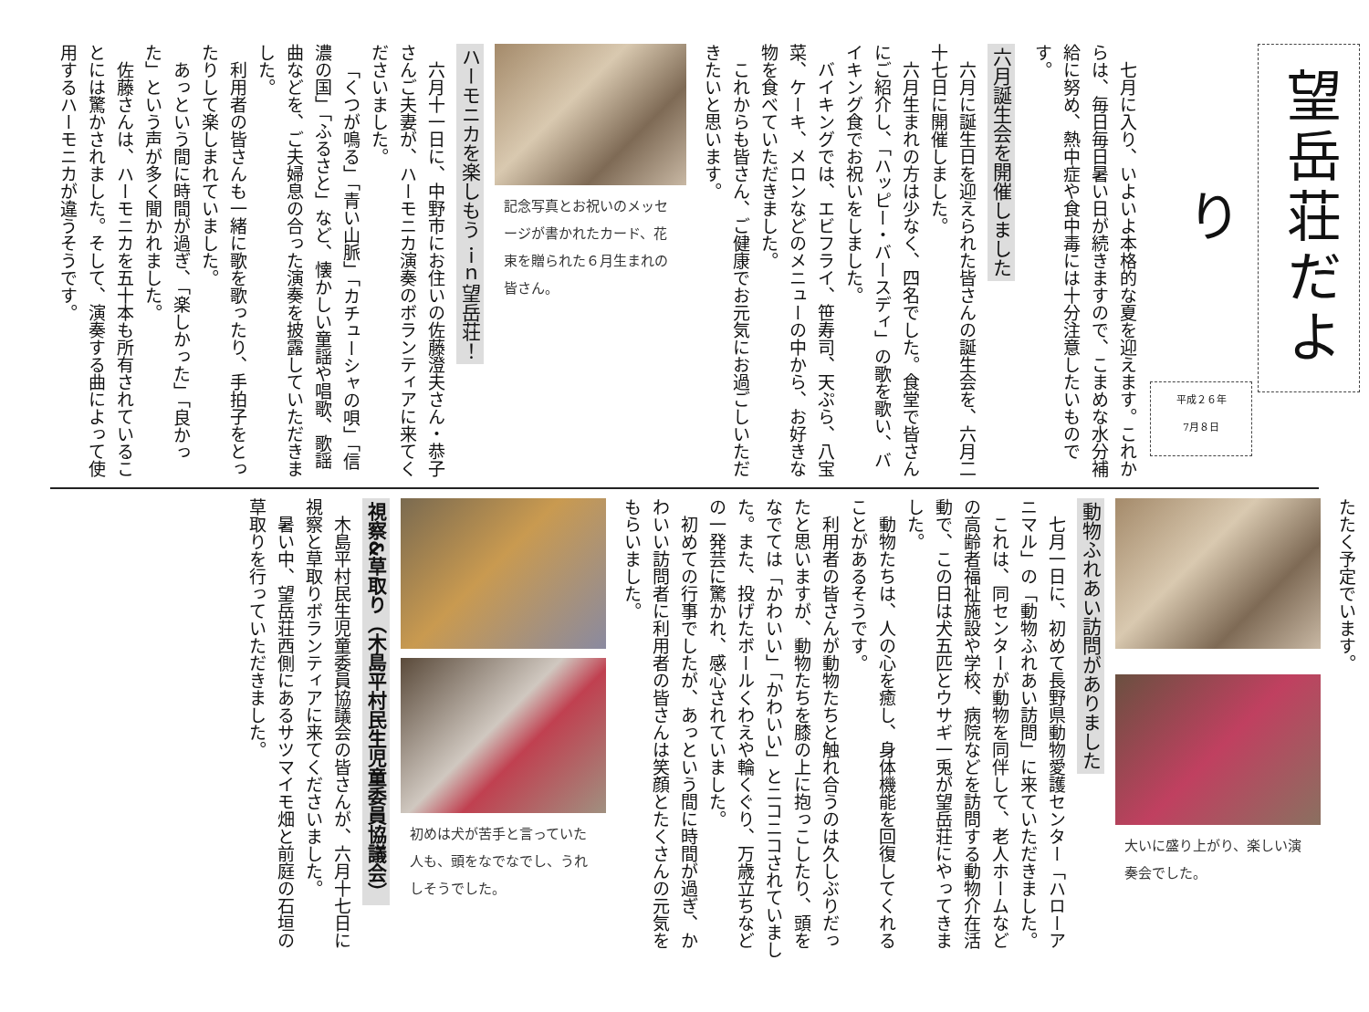望岳荘だより
平成２６年
7月８日
　七月に入り、いよいよ本格的な夏を迎えます。これからは、毎日毎日暑い日が続きますので、こまめな水分補給に努め、熱中症や食中毒には十分注意したいものです。
六月誕生会を開催しました
六月に誕生日を迎えられた皆さんの誕生会を、六月二十七日に開催しました。
六月生まれの方は少なく、四名でした。食堂で皆さんにご紹介し、「ハッピー・バースディ」の歌を歌い、バイキング食でお祝いをしました。
バイキングでは、エビフライ、笹寿司、天ぷら、八宝菜、ケーキ、メロンなどのメニューの中から、お好きな物を食べていただきました。
これからも皆さん、ご健康でお元気にお過ごしいただきたいと思います。
記念写真とお祝いのメッセージが書かれたカード、花束を贈られた６月生まれの皆さん。
ハーモニカを楽しもう ｉｎ望岳荘！
六月十一日に、中野市にお住いの佐藤澄夫さん・恭子さんご夫妻が、ハーモニカ演奏のボランティアに来てくださいました。
「くつが鳴る」「青い山脈」「カチューシャの唄」「信濃の国」「ふるさと」など、懐かしい童謡や唱歌、歌謡曲などを、ご夫婦息の合った演奏を披露していただきました。
利用者の皆さんも一緒に歌を歌ったり、手拍子をとったりして楽しまれていました。
あっという間に時間が過ぎ、「楽しかった」「良かった」という声が多く聞かれました。
佐藤さんは、ハーモニカを五十本も所有されていることには驚かされました。そして、演奏する曲によって使用するハーモニカが違うそうです。
たたく予定でいます。
大いに盛り上がり、楽しい演奏会でした。
動物ふれあい訪問がありました
七月一日に、初めて長野県動物愛護センター「ハローアニマル」の「動物ふれあい訪問」に来ていただきました。
これは、同センターが動物を同伴して、老人ホームなどの高齢者福祉施設や学校、病院などを訪問する動物介在活動で、この日は犬五匹とウサギ一兎が望岳荘にやってきました。
動物たちは、人の心を癒し、身体機能を回復してくれることがあるそうです。
利用者の皆さんが動物たちと触れ合うのは久しぶりだったと思いますが、動物たちを膝の上に抱っこしたり、頭をなでては「かわいい」「かわいい」とニコニコされていました。また、投げたボールくわえや輪くぐり、万歳立ちなどの一発芸に驚かれ、感心されていました。
初めての行事でしたが、あっという間に時間が過ぎ、かわいい訪問者に利用者の皆さんは笑顔とたくさんの元気をもらいました。
初めは犬が苦手と言っていた人も、頭をなでなでし、うれしそうでした。
視察&草取り（木島平村民生児童委員協議会）
木島平村民生児童委員協議会の皆さんが、六月十七日に視察と草取りボランティアに来てくださいました。
暑い中、望岳荘西側にあるサツマイモ畑と前庭の石垣の草取りを行っていただきました。